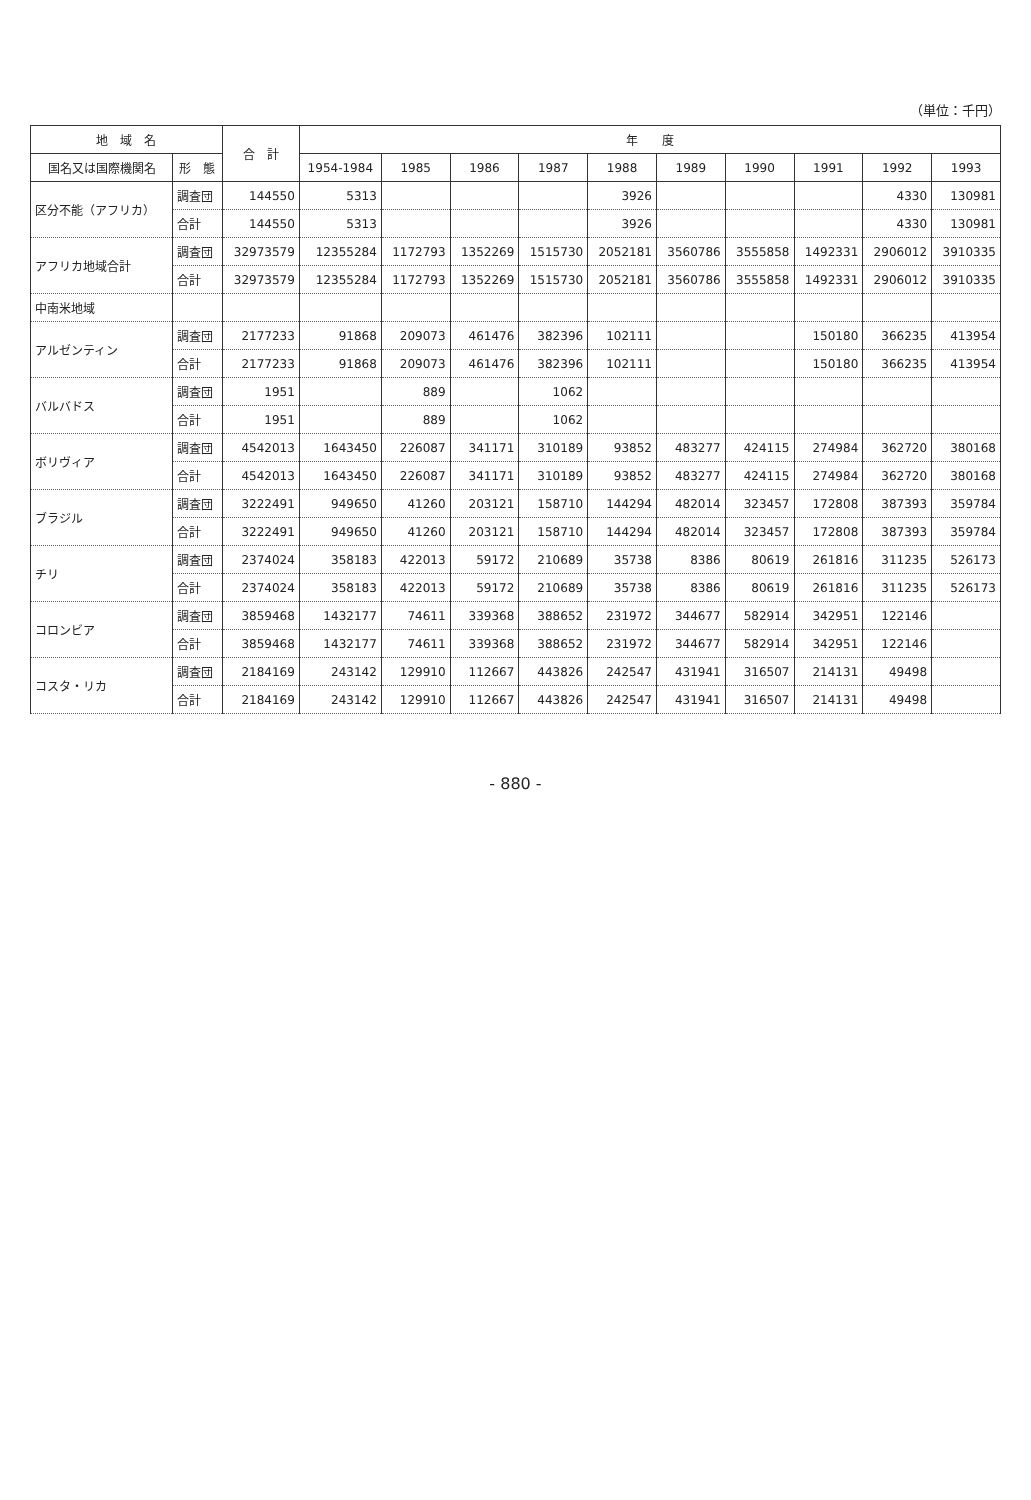（単位：千円）
| 地 域 名 | | 合 計 | 年 度 | | | | | | | | | |
| --- | --- | --- | --- | --- | --- | --- | --- | --- | --- | --- | --- | --- |
| 国名又は国際機関名 | 形 態 | | 1954-1984 | 1985 | 1986 | 1987 | 1988 | 1989 | 1990 | 1991 | 1992 | 1993 |
| 区分不能（アフリカ） | 調査団 | 144550 | 5313 | | | | 3926 | | | | 4330 | 130981 |
| | 合計 | 144550 | 5313 | | | | 3926 | | | | 4330 | 130981 |
| アフリカ地域合計 | 調査団 | 32973579 | 12355284 | 1172793 | 1352269 | 1515730 | 2052181 | 3560786 | 3555858 | 1492331 | 2906012 | 3910335 |
| | 合計 | 32973579 | 12355284 | 1172793 | 1352269 | 1515730 | 2052181 | 3560786 | 3555858 | 1492331 | 2906012 | 3910335 |
| 中南米地域 | | | | | | | | | | | | |
| アルゼンティン | 調査団 | 2177233 | 91868 | 209073 | 461476 | 382396 | 102111 | | | 150180 | 366235 | 413954 |
| | 合計 | 2177233 | 91868 | 209073 | 461476 | 382396 | 102111 | | | 150180 | 366235 | 413954 |
| バルバドス | 調査団 | 1951 | | 889 | | 1062 | | | | | | |
| | 合計 | 1951 | | 889 | | 1062 | | | | | | |
| ボリヴィア | 調査団 | 4542013 | 1643450 | 226087 | 341171 | 310189 | 93852 | 483277 | 424115 | 274984 | 362720 | 380168 |
| | 合計 | 4542013 | 1643450 | 226087 | 341171 | 310189 | 93852 | 483277 | 424115 | 274984 | 362720 | 380168 |
| ブラジル | 調査団 | 3222491 | 949650 | 41260 | 203121 | 158710 | 144294 | 482014 | 323457 | 172808 | 387393 | 359784 |
| | 合計 | 3222491 | 949650 | 41260 | 203121 | 158710 | 144294 | 482014 | 323457 | 172808 | 387393 | 359784 |
| チリ | 調査団 | 2374024 | 358183 | 422013 | 59172 | 210689 | 35738 | 8386 | 80619 | 261816 | 311235 | 526173 |
| | 合計 | 2374024 | 358183 | 422013 | 59172 | 210689 | 35738 | 8386 | 80619 | 261816 | 311235 | 526173 |
| コロンビア | 調査団 | 3859468 | 1432177 | 74611 | 339368 | 388652 | 231972 | 344677 | 582914 | 342951 | 122146 | |
| | 合計 | 3859468 | 1432177 | 74611 | 339368 | 388652 | 231972 | 344677 | 582914 | 342951 | 122146 | |
| コスタ・リカ | 調査団 | 2184169 | 243142 | 129910 | 112667 | 443826 | 242547 | 431941 | 316507 | 214131 | 49498 | |
| | 合計 | 2184169 | 243142 | 129910 | 112667 | 443826 | 242547 | 431941 | 316507 | 214131 | 49498 | |
- 880 -